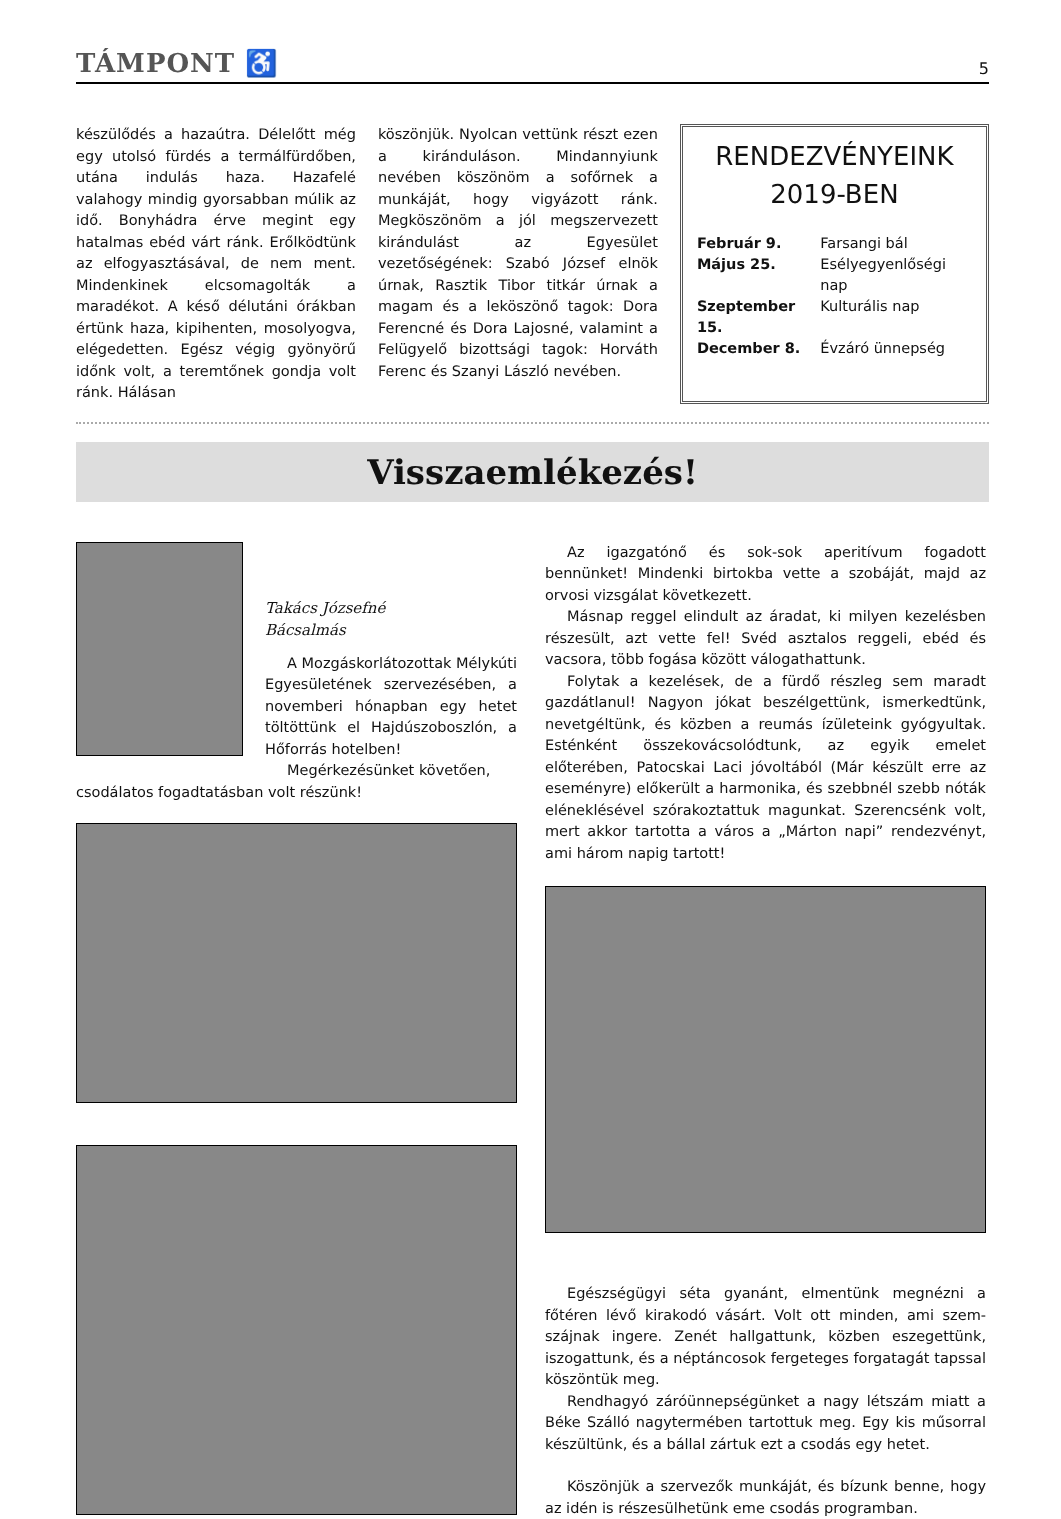TÁMPONT ♿
5
készülődés a hazaútra. Délelőtt még egy utolsó fürdés a termálfürdőben, utána indulás haza. Hazafelé valahogy mindig gyorsabban múlik az idő. Bonyhádra érve megint egy hatalmas ebéd várt ránk. Erőlködtünk az elfogyasztásával, de nem ment. Mindenkinek elcsomagolták a maradékot. A késő délutáni órákban értünk haza, kipihenten, mosolyogva, elégedetten. Egész végig gyönyörű időnk volt, a teremtőnek gondja volt ránk. Hálásan
köszönjük. Nyolcan vettünk részt ezen a kiránduláson. Mindannyiunk nevében köszönöm a sofőrnek a munkáját, hogy vigyázott ránk. Megköszönöm a jól megszervezett kirándulást az Egyesület vezetőségének: Szabó József elnök úrnak, Rasztik Tibor titkár úrnak a magam és a leköszönő tagok: Dora Ferencné és Dora Lajosné, valamint a Felügyelő bizottsági tagok: Horváth Ferenc és Szanyi László nevében.
RENDEZVÉNYEINK
2019-BEN
| Február 9. | Farsangi bál |
| Május 25. | Esélyegyenlőségi nap |
| Szeptember 15. | Kulturális nap |
| December 8. | Évzáró ünnepség |
Visszaemlékezés!
Takács Józsefné
Bácsalmás
A Mozgáskorlátozottak Mélykúti Egyesületének szervezésében, a novemberi hónapban egy hetet töltöttünk el Hajdúszoboszlón, a Hőforrás hotelben!
Megérkezésünket követően,
csodálatos fogadtatásban volt részünk!
Az igazgatónő és sok-sok aperitívum fogadott bennünket! Mindenki birtokba vette a szobáját, majd az orvosi vizsgálat következett.
Másnap reggel elindult az áradat, ki milyen kezelésben részesült, azt vette fel! Svéd asztalos reggeli, ebéd és vacsora, több fogása között válogathattunk.
Folytak a kezelések, de a fürdő részleg sem maradt gazdátlanul! Nagyon jókat beszélgettünk, ismerkedtünk, nevetgéltünk, és közben a reumás ízületeink gyógyultak. Esténként összekovácsolódtunk, az egyik emelet előterében, Patocskai Laci jóvoltából (Már készült erre az eseményre) előkerült a harmonika, és szebbnél szebb nóták eléneklésével szórakoztattuk magunkat. Szerencsénk volt, mert akkor tartotta a város a „Márton napi” rendezvényt, ami három napig tartott!
Egészségügyi séta gyanánt, elmentünk megnézni a főtéren lévő kirakodó vásárt. Volt ott minden, ami szem-szájnak ingere. Zenét hallgattunk, közben eszegettünk, iszogattunk, és a néptáncosok fergeteges forgatagát tapssal köszöntük meg.
Rendhagyó záróünnepségünket a nagy létszám miatt a Béke Szálló nagytermében tartottuk meg. Egy kis műsorral készültünk, és a bállal zártuk ezt a csodás egy hetet.
Köszönjük a szervezők munkáját, és bízunk benne, hogy az idén is részesülhetünk eme csodás programban.